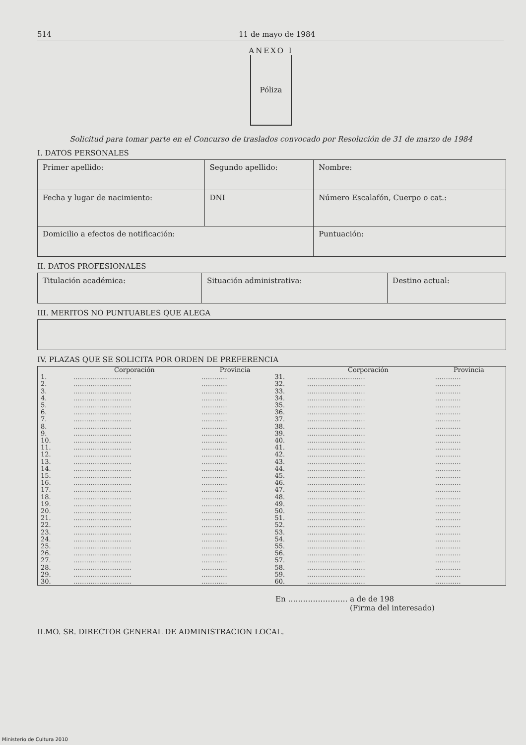514 11 de mayo de 1984
ANEXO I
Póliza
Solicitud para tomar parte en el Concurso de traslados convocado por Resolución de 31 de marzo de 1984
I. DATOS PERSONALES
| Primer apellido: | Segundo apellido: | | Nombre: |
| Fecha y lugar de nacimiento: | | DNI | Número Escalafón, Cuerpo o cat.: |
| Domicilio a efectos de notificación: | | | Puntuación: |
II. DATOS PROFESIONALES
| Titulación académica: | Situación administrativa: | Destino actual: |
III. MERITOS NO PUNTUABLES QUE ALEGA
IV. PLAZAS QUE SE SOLICITA POR ORDEN DE PREFERENCIA
| | Corporación | Provincia | | Corporación | Provincia |
| --- | --- | --- | --- | --- | --- |
| 1. | ……………………… | ………… | 31. | ……………………… | ………… |
| 2. | ……………………… | ………… | 32. | ……………………… | ………… |
| 3. | ……………………… | ………… | 33. | ……………………… | ………… |
| 4. | ……………………… | ………… | 34. | ……………………… | ………… |
| 5. | ……………………… | ………… | 35. | ……………………… | ………… |
| 6. | ……………………… | ………… | 36. | ……………………… | ………… |
| 7. | ……………………… | ………… | 37. | ……………………… | ………… |
| 8. | ……………………… | ………… | 38. | ……………………… | ………… |
| 9. | ……………………… | ………… | 39. | ……………………… | ………… |
| 10. | ……………………… | ………… | 40. | ……………………… | ………… |
| 11. | ……………………… | ………… | 41. | ……………………… | ………… |
| 12. | ……………………… | ………… | 42. | ……………………… | ………… |
| 13. | ……………………… | ………… | 43. | ……………………… | ………… |
| 14. | ……………………… | ………… | 44. | ……………………… | ………… |
| 15. | ……………………… | ………… | 45. | ……………………… | ………… |
| 16. | ……………………… | ………… | 46. | ……………………… | ………… |
| 17. | ……………………… | ………… | 47. | ……………………… | ………… |
| 18. | ……………………… | ………… | 48. | ……………………… | ………… |
| 19. | ……………………… | ………… | 49. | ……………………… | ………… |
| 20. | ……………………… | ………… | 50. | ……………………… | ………… |
| 21. | ……………………… | ………… | 51. | ……………………… | ………… |
| 22. | ……………………… | ………… | 52. | ……………………… | ………… |
| 23. | ……………………… | ………… | 53. | ……………………… | ………… |
| 24. | ……………………… | ………… | 54. | ……………………… | ………… |
| 25. | ……………………… | ………… | 55. | ……………………… | ………… |
| 26. | ……………………… | ………… | 56. | ……………………… | ………… |
| 27. | ……………………… | ………… | 57. | ……………………… | ………… |
| 28. | ……………………… | ………… | 58. | ……………………… | ………… |
| 29. | ……………………… | ………… | 59. | ……………………… | ………… |
| 30. | ……………………… | ………… | 60. | ……………………… | ………… |
En …………………… a de de 198
(Firma del interesado)
ILMO. SR. DIRECTOR GENERAL DE ADMINISTRACION LOCAL.
Ministerio de Cultura 2010